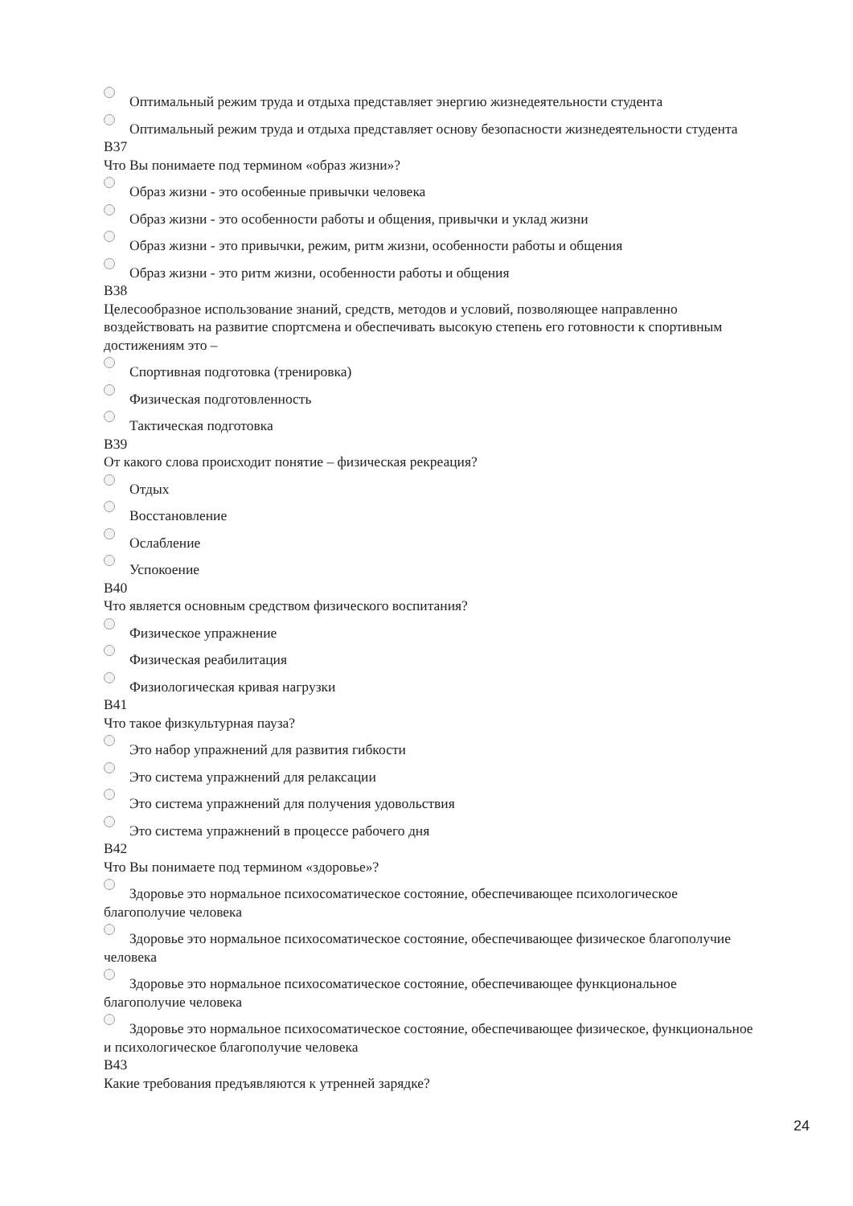Оптимальный режим труда и отдыха представляет энергию жизнедеятельности студента
Оптимальный режим труда и отдыха представляет основу безопасности жизнедеятельности студента
В37
Что Вы понимаете под термином «образ жизни»?
Образ жизни - это особенные привычки человека
Образ жизни - это особенности работы и общения, привычки и уклад жизни
Образ жизни - это привычки, режим, ритм жизни, особенности работы и общения
Образ жизни - это ритм жизни, особенности работы и общения
В38
Целесообразное использование знаний, средств, методов и условий, позволяющее направленно воздействовать на развитие спортсмена и обеспечивать высокую степень его готовности к спортивным достижениям это –
Спортивная подготовка (тренировка)
Физическая подготовленность
Тактическая подготовка
В39
От какого слова происходит понятие – физическая рекреация?
Отдых
Восстановление
Ослабление
Успокоение
В40
Что является основным средством физического воспитания?
Физическое упражнение
Физическая реабилитация
Физиологическая кривая нагрузки
В41
Что такое физкультурная пауза?
Это набор упражнений для развития гибкости
Это система упражнений для релаксации
Это система упражнений для получения удовольствия
Это система упражнений в процессе рабочего дня
В42
Что Вы понимаете под термином «здоровье»?
Здоровье это нормальное психосоматическое состояние, обеспечивающее психологическое благополучие человека
Здоровье это нормальное психосоматическое состояние, обеспечивающее физическое благополучие человека
Здоровье это нормальное психосоматическое состояние, обеспечивающее функциональное благополучие человека
Здоровье это нормальное психосоматическое состояние, обеспечивающее физическое, функциональное и психологическое благополучие человека
В43
Какие требования предъявляются к утренней зарядке?
24